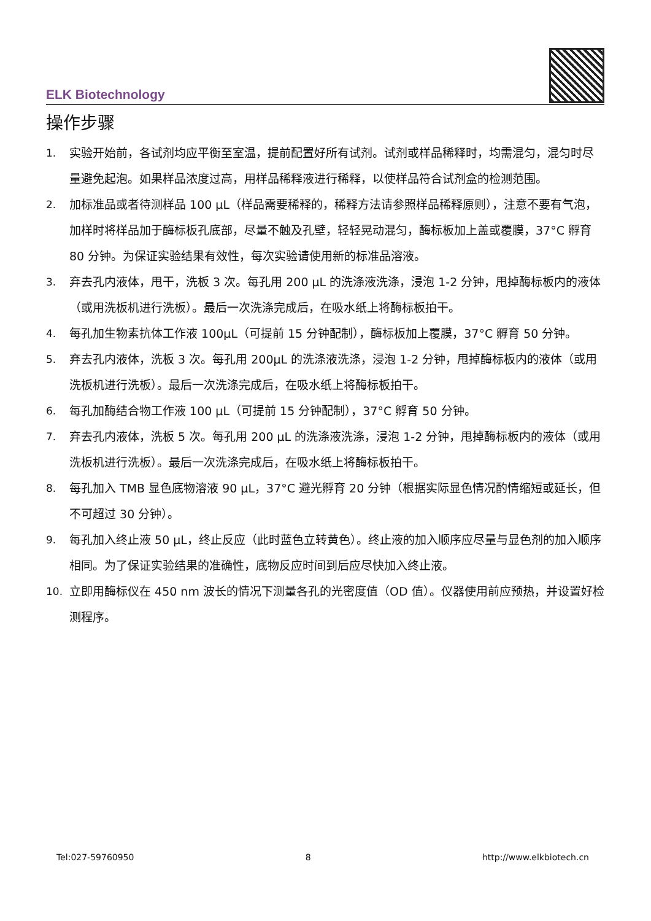ELK Biotechnology
操作步骤
1. 实验开始前，各试剂均应平衡至室温，提前配置好所有试剂。试剂或样品稀释时，均需混匀，混匀时尽量避免起泡。如果样品浓度过高，用样品稀释液进行稀释，以使样品符合试剂盒的检测范围。
2. 加标准品或者待测样品 100 μL（样品需要稀释的，稀释方法请参照样品稀释原则），注意不要有气泡，加样时将样品加于酶标板孔底部，尽量不触及孔壁，轻轻晃动混匀，酶标板加上盖或覆膜，37°C 孵育 80 分钟。为保证实验结果有效性，每次实验请使用新的标准品溶液。
3. 弃去孔内液体，甩干，洗板 3 次。每孔用 200 μL 的洗涤液洗涤，浸泡 1-2 分钟，甩掉酶标板内的液体（或用洗板机进行洗板）。最后一次洗涤完成后，在吸水纸上将酶标板拍干。
4. 每孔加生物素抗体工作液 100μL（可提前 15 分钟配制），酶标板加上覆膜，37°C 孵育 50 分钟。
5. 弃去孔内液体，洗板 3 次。每孔用 200μL 的洗涤液洗涤，浸泡 1-2 分钟，甩掉酶标板内的液体（或用洗板机进行洗板）。最后一次洗涤完成后，在吸水纸上将酶标板拍干。
6. 每孔加酶结合物工作液 100 μL（可提前 15 分钟配制），37°C 孵育 50 分钟。
7. 弃去孔内液体，洗板 5 次。每孔用 200 μL 的洗涤液洗涤，浸泡 1-2 分钟，甩掉酶标板内的液体（或用洗板机进行洗板）。最后一次洗涤完成后，在吸水纸上将酶标板拍干。
8. 每孔加入 TMB 显色底物溶液 90 μL，37°C 避光孵育 20 分钟（根据实际显色情况酌情缩短或延长，但不可超过 30 分钟）。
9. 每孔加入终止液 50 μL，终止反应（此时蓝色立转黄色）。终止液的加入顺序应尽量与显色剂的加入顺序相同。为了保证实验结果的准确性，底物反应时间到后应尽快加入终止液。
10. 立即用酶标仪在 450 nm 波长的情况下测量各孔的光密度值（OD 值）。仪器使用前应预热，并设置好检测程序。
Tel:027-59760950 8 http://www.elkbiotech.cn